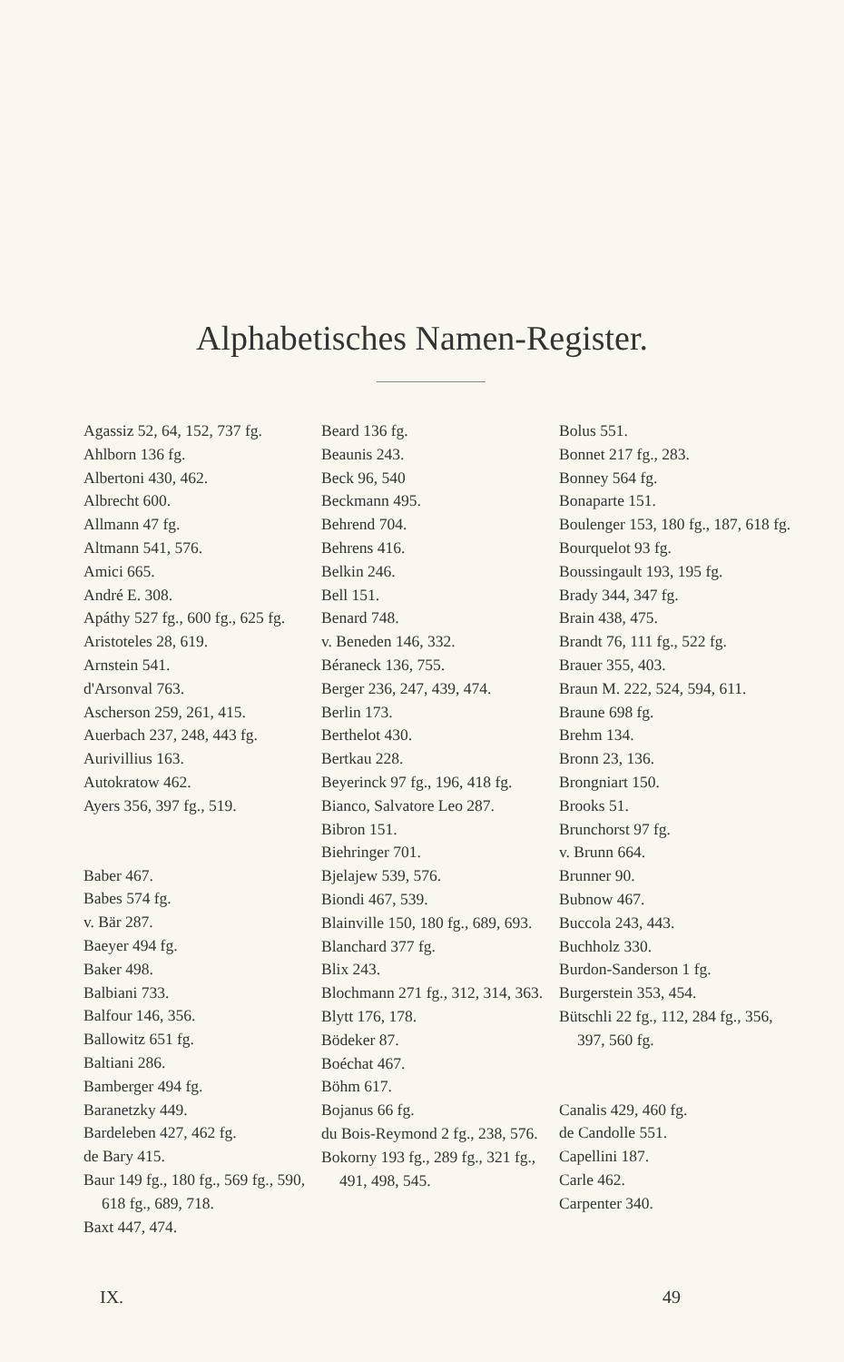Alphabetisches Namen-Register.
Agassiz 52, 64, 152, 737 fg.
Ahlborn 136 fg.
Albertoni 430, 462.
Albrecht 600.
Allmann 47 fg.
Altmann 541, 576.
Amici 665.
André E. 308.
Apáthy 527 fg., 600 fg., 625 fg.
Aristoteles 28, 619.
Arnstein 541.
d'Arsonval 763.
Ascherson 259, 261, 415.
Auerbach 237, 248, 443 fg.
Aurivillius 163.
Autokratow 462.
Ayers 356, 397 fg., 519.
Baber 467.
Babes 574 fg.
v. Bär 287.
Baeyer 494 fg.
Baker 498.
Balbiani 733.
Balfour 146, 356.
Ballowitz 651 fg.
Baltiani 286.
Bamberger 494 fg.
Baranetzky 449.
Bardeleben 427, 462 fg.
de Bary 415.
Baur 149 fg., 180 fg., 569 fg., 590, 618 fg., 689, 718.
Baxt 447, 474.
Beard 136 fg.
Beaunis 243.
Beck 96, 540
Beckmann 495.
Behrend 704.
Behrens 416.
Belkin 246.
Bell 151.
Benard 748.
v. Beneden 146, 332.
Béraneck 136, 755.
Berger 236, 247, 439, 474.
Berlin 173.
Berthelot 430.
Bertkau 228.
Beyerinck 97 fg., 196, 418 fg.
Bianco, Salvatore Leo 287.
Bibron 151.
Biehringer 701.
Bjelajew 539, 576.
Biondi 467, 539.
Blainville 150, 180 fg., 689, 693.
Blanchard 377 fg.
Blix 243.
Blochmann 271 fg., 312, 314, 363.
Blytt 176, 178.
Bödeker 87.
Boéchat 467.
Böhm 617.
Bojanus 66 fg.
du Bois-Reymond 2 fg., 238, 576.
Bokorny 193 fg., 289 fg., 321 fg., 491, 498, 545.
Bolus 551.
Bonnet 217 fg., 283.
Bonney 564 fg.
Bonaparte 151.
Boulenger 153, 180 fg., 187, 618 fg.
Bourquelot 93 fg.
Boussingault 193, 195 fg.
Brady 344, 347 fg.
Brain 438, 475.
Brandt 76, 111 fg., 522 fg.
Brauer 355, 403.
Braun M. 222, 524, 594, 611.
Braune 698 fg.
Brehm 134.
Bronn 23, 136.
Brongniart 150.
Brooks 51.
Brunchorst 97 fg.
v. Brunn 664.
Brunner 90.
Bubnow 467.
Buccola 243, 443.
Buchholz 330.
Burdon-Sanderson 1 fg.
Burgerstein 353, 454.
Bütschli 22 fg., 112, 284 fg., 356, 397, 560 fg.
Canalis 429, 460 fg.
de Candolle 551.
Capellini 187.
Carle 462.
Carpenter 340.
IX. 49